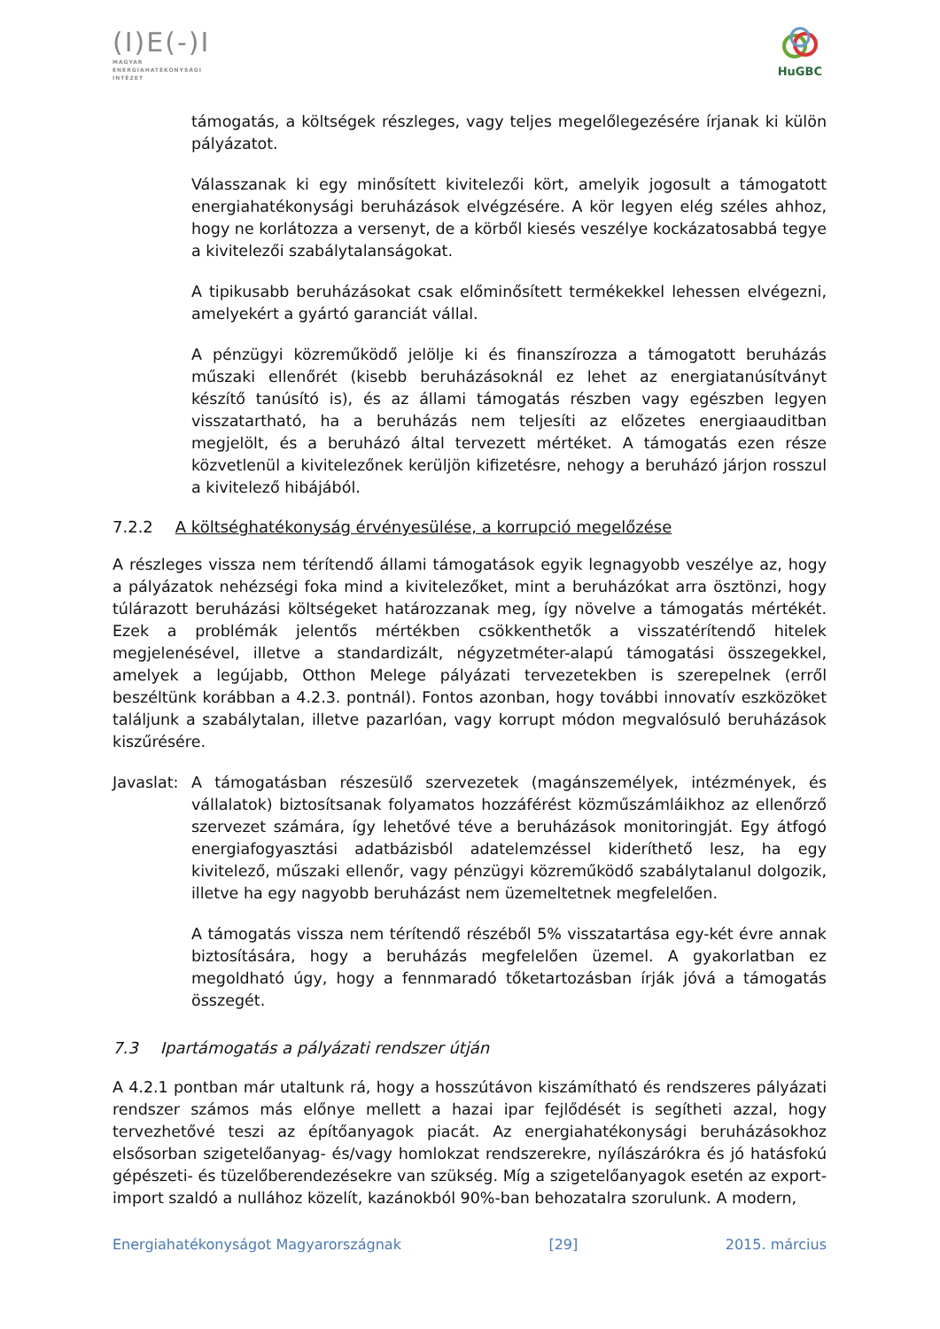(I)E(-)I
MAGYAR
ENERGIAHATÉKONYSÁGI
INTÉZET
HuGBC
támogatás, a költségek részleges, vagy teljes megelőlegezésére írjanak ki külön pályázatot.
Válasszanak ki egy minősített kivitelezői kört, amelyik jogosult a támogatott energiahatékonysági beruházások elvégzésére. A kör legyen elég széles ahhoz, hogy ne korlátozza a versenyt, de a körből kiesés veszélye kockázatosabbá tegye a kivitelezői szabálytalanságokat.
A tipikusabb beruházásokat csak előminősített termékekkel lehessen elvégezni, amelyekért a gyártó garanciát vállal.
A pénzügyi közreműködő jelölje ki és finanszírozza a támogatott beruházás műszaki ellenőrét (kisebb beruházásoknál ez lehet az energiatanúsítványt készítő tanúsító is), és az állami támogatás részben vagy egészben legyen visszatartható, ha a beruházás nem teljesíti az előzetes energiaauditban megjelölt, és a beruházó által tervezett mértéket. A támogatás ezen része közvetlenül a kivitelezőnek kerüljön kifizetésre, nehogy a beruházó járjon rosszul a kivitelező hibájából.
7.2.2 A költséghatékonyság érvényesülése, a korrupció megelőzése
A részleges vissza nem térítendő állami támogatások egyik legnagyobb veszélye az, hogy a pályázatok nehézségi foka mind a kivitelezőket, mint a beruházókat arra ösztönzi, hogy túlárazott beruházási költségeket határozzanak meg, így növelve a támogatás mértékét. Ezek a problémák jelentős mértékben csökkenthetők a visszatérítendő hitelek megjelenésével, illetve a standardizált, négyzetméter-alapú támogatási összegekkel, amelyek a legújabb, Otthon Melege pályázati tervezetekben is szerepelnek (erről beszéltünk korábban a 4.2.3. pontnál). Fontos azonban, hogy további innovatív eszközöket találjunk a szabálytalan, illetve pazarlóan, vagy korrupt módon megvalósuló beruházások kiszűrésére.
Javaslat:
A támogatásban részesülő szervezetek (magánszemélyek, intézmények, és vállalatok) biztosítsanak folyamatos hozzáférést közműszámláikhoz az ellenőrző szervezet számára, így lehetővé téve a beruházások monitoringját. Egy átfogó energiafogyasztási adatbázisból adatelemzéssel kideríthető lesz, ha egy kivitelező, műszaki ellenőr, vagy pénzügyi közreműködő szabálytalanul dolgozik, illetve ha egy nagyobb beruházást nem üzemeltetnek megfelelően.
A támogatás vissza nem térítendő részéből 5% visszatartása egy-két évre annak biztosítására, hogy a beruházás megfelelően üzemel. A gyakorlatban ez megoldható úgy, hogy a fennmaradó tőketartozásban írják jóvá a támogatás összegét.
7.3 Ipartámogatás a pályázati rendszer útján
A 4.2.1 pontban már utaltunk rá, hogy a hosszútávon kiszámítható és rendszeres pályázati rendszer számos más előnye mellett a hazai ipar fejlődését is segítheti azzal, hogy tervezhetővé teszi az építőanyagok piacát. Az energiahatékonysági beruházásokhoz elsősorban szigetelőanyag- és/vagy homlokzat rendszerekre, nyílászárókra és jó hatásfokú gépészeti- és tüzelőberendezésekre van szükség. Míg a szigetelőanyagok esetén az export-import szaldó a nullához közelít, kazánokból 90%-ban behozatalra szorulunk. A modern,
Energiahatékonyságot Magyarországnak [29] 2015. március